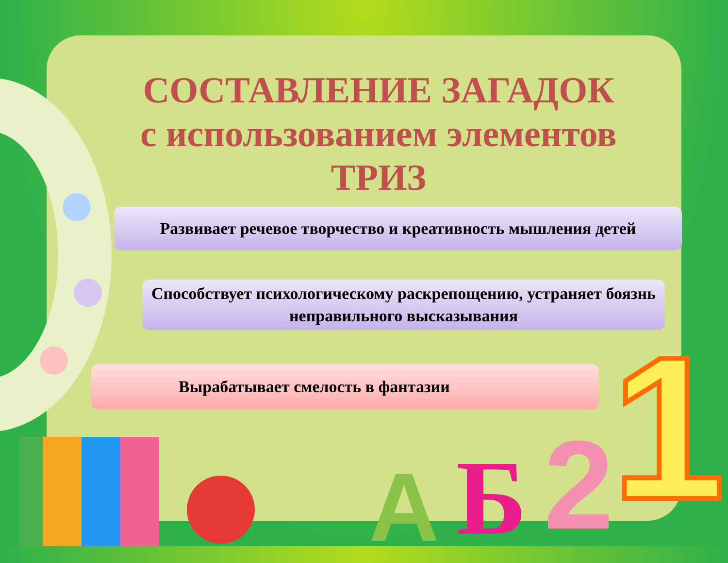СОСТАВЛЕНИЕ ЗАГАДОК с использованием элементов ТРИЗ
Развивает речевое творчество и креативность мышления детей
Способствует психологическому раскрепощению, устраняет боязнь неправильного высказывания
Вырабатывает смелость в фантазии
А Б 2 1